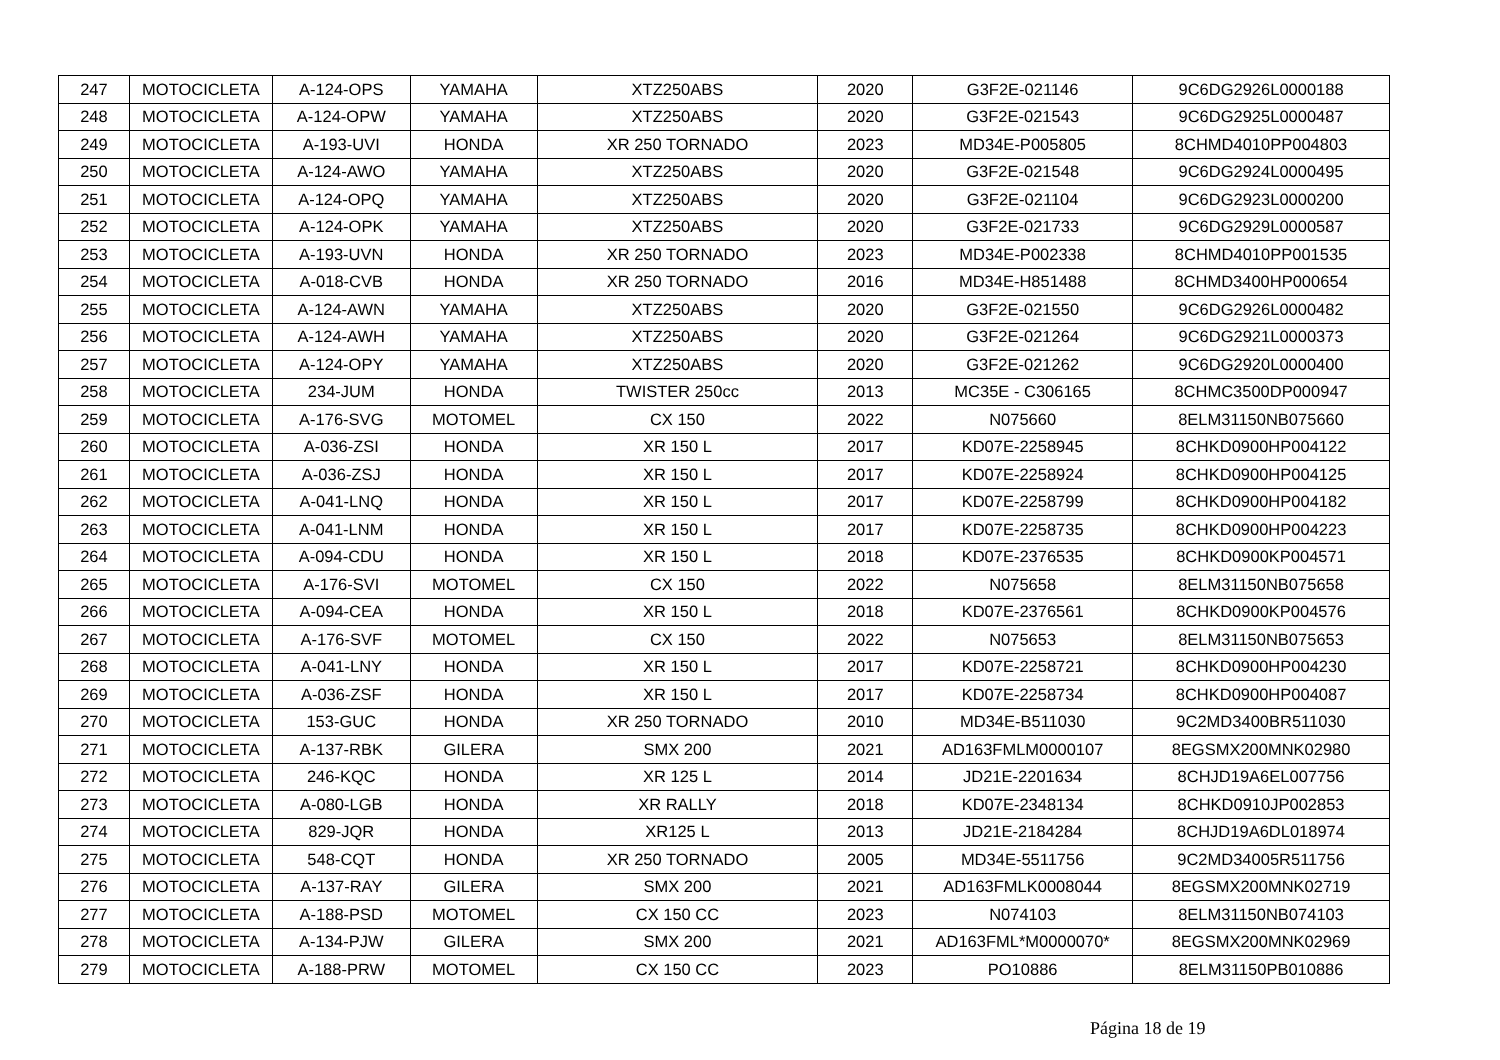| 247 | MOTOCICLETA | A-124-OPS | YAMAHA | XTZ250ABS | 2020 | G3F2E-021146 | 9C6DG2926L0000188 |
| 248 | MOTOCICLETA | A-124-OPW | YAMAHA | XTZ250ABS | 2020 | G3F2E-021543 | 9C6DG2925L0000487 |
| 249 | MOTOCICLETA | A-193-UVI | HONDA | XR 250 TORNADO | 2023 | MD34E-P005805 | 8CHMD4010PP004803 |
| 250 | MOTOCICLETA | A-124-AWO | YAMAHA | XTZ250ABS | 2020 | G3F2E-021548 | 9C6DG2924L0000495 |
| 251 | MOTOCICLETA | A-124-OPQ | YAMAHA | XTZ250ABS | 2020 | G3F2E-021104 | 9C6DG2923L0000200 |
| 252 | MOTOCICLETA | A-124-OPK | YAMAHA | XTZ250ABS | 2020 | G3F2E-021733 | 9C6DG2929L0000587 |
| 253 | MOTOCICLETA | A-193-UVN | HONDA | XR 250 TORNADO | 2023 | MD34E-P002338 | 8CHMD4010PP001535 |
| 254 | MOTOCICLETA | A-018-CVB | HONDA | XR 250 TORNADO | 2016 | MD34E-H851488 | 8CHMD3400HP000654 |
| 255 | MOTOCICLETA | A-124-AWN | YAMAHA | XTZ250ABS | 2020 | G3F2E-021550 | 9C6DG2926L0000482 |
| 256 | MOTOCICLETA | A-124-AWH | YAMAHA | XTZ250ABS | 2020 | G3F2E-021264 | 9C6DG2921L0000373 |
| 257 | MOTOCICLETA | A-124-OPY | YAMAHA | XTZ250ABS | 2020 | G3F2E-021262 | 9C6DG2920L0000400 |
| 258 | MOTOCICLETA | 234-JUM | HONDA | TWISTER 250cc | 2013 | MC35E - C306165 | 8CHMC3500DP000947 |
| 259 | MOTOCICLETA | A-176-SVG | MOTOMEL | CX 150 | 2022 | N075660 | 8ELM31150NB075660 |
| 260 | MOTOCICLETA | A-036-ZSI | HONDA | XR 150 L | 2017 | KD07E-2258945 | 8CHKD0900HP004122 |
| 261 | MOTOCICLETA | A-036-ZSJ | HONDA | XR 150 L | 2017 | KD07E-2258924 | 8CHKD0900HP004125 |
| 262 | MOTOCICLETA | A-041-LNQ | HONDA | XR 150 L | 2017 | KD07E-2258799 | 8CHKD0900HP004182 |
| 263 | MOTOCICLETA | A-041-LNM | HONDA | XR 150 L | 2017 | KD07E-2258735 | 8CHKD0900HP004223 |
| 264 | MOTOCICLETA | A-094-CDU | HONDA | XR 150 L | 2018 | KD07E-2376535 | 8CHKD0900KP004571 |
| 265 | MOTOCICLETA | A-176-SVI | MOTOMEL | CX 150 | 2022 | N075658 | 8ELM31150NB075658 |
| 266 | MOTOCICLETA | A-094-CEA | HONDA | XR 150 L | 2018 | KD07E-2376561 | 8CHKD0900KP004576 |
| 267 | MOTOCICLETA | A-176-SVF | MOTOMEL | CX 150 | 2022 | N075653 | 8ELM31150NB075653 |
| 268 | MOTOCICLETA | A-041-LNY | HONDA | XR 150 L | 2017 | KD07E-2258721 | 8CHKD0900HP004230 |
| 269 | MOTOCICLETA | A-036-ZSF | HONDA | XR 150 L | 2017 | KD07E-2258734 | 8CHKD0900HP004087 |
| 270 | MOTOCICLETA | 153-GUC | HONDA | XR 250 TORNADO | 2010 | MD34E-B511030 | 9C2MD3400BR511030 |
| 271 | MOTOCICLETA | A-137-RBK | GILERA | SMX 200 | 2021 | AD163FMLM0000107 | 8EGSMX200MNK02980 |
| 272 | MOTOCICLETA | 246-KQC | HONDA | XR 125 L | 2014 | JD21E-2201634 | 8CHJD19A6EL007756 |
| 273 | MOTOCICLETA | A-080-LGB | HONDA | XR RALLY | 2018 | KD07E-2348134 | 8CHKD0910JP002853 |
| 274 | MOTOCICLETA | 829-JQR | HONDA | XR125 L | 2013 | JD21E-2184284 | 8CHJD19A6DL018974 |
| 275 | MOTOCICLETA | 548-CQT | HONDA | XR 250 TORNADO | 2005 | MD34E-5511756 | 9C2MD34005R511756 |
| 276 | MOTOCICLETA | A-137-RAY | GILERA | SMX 200 | 2021 | AD163FMLK0008044 | 8EGSMX200MNK02719 |
| 277 | MOTOCICLETA | A-188-PSD | MOTOMEL | CX 150 CC | 2023 | N074103 | 8ELM31150NB074103 |
| 278 | MOTOCICLETA | A-134-PJW | GILERA | SMX 200 | 2021 | AD163FML*M0000070* | 8EGSMX200MNK02969 |
| 279 | MOTOCICLETA | A-188-PRW | MOTOMEL | CX 150 CC | 2023 | PO10886 | 8ELM31150PB010886 |
Página 18 de 19